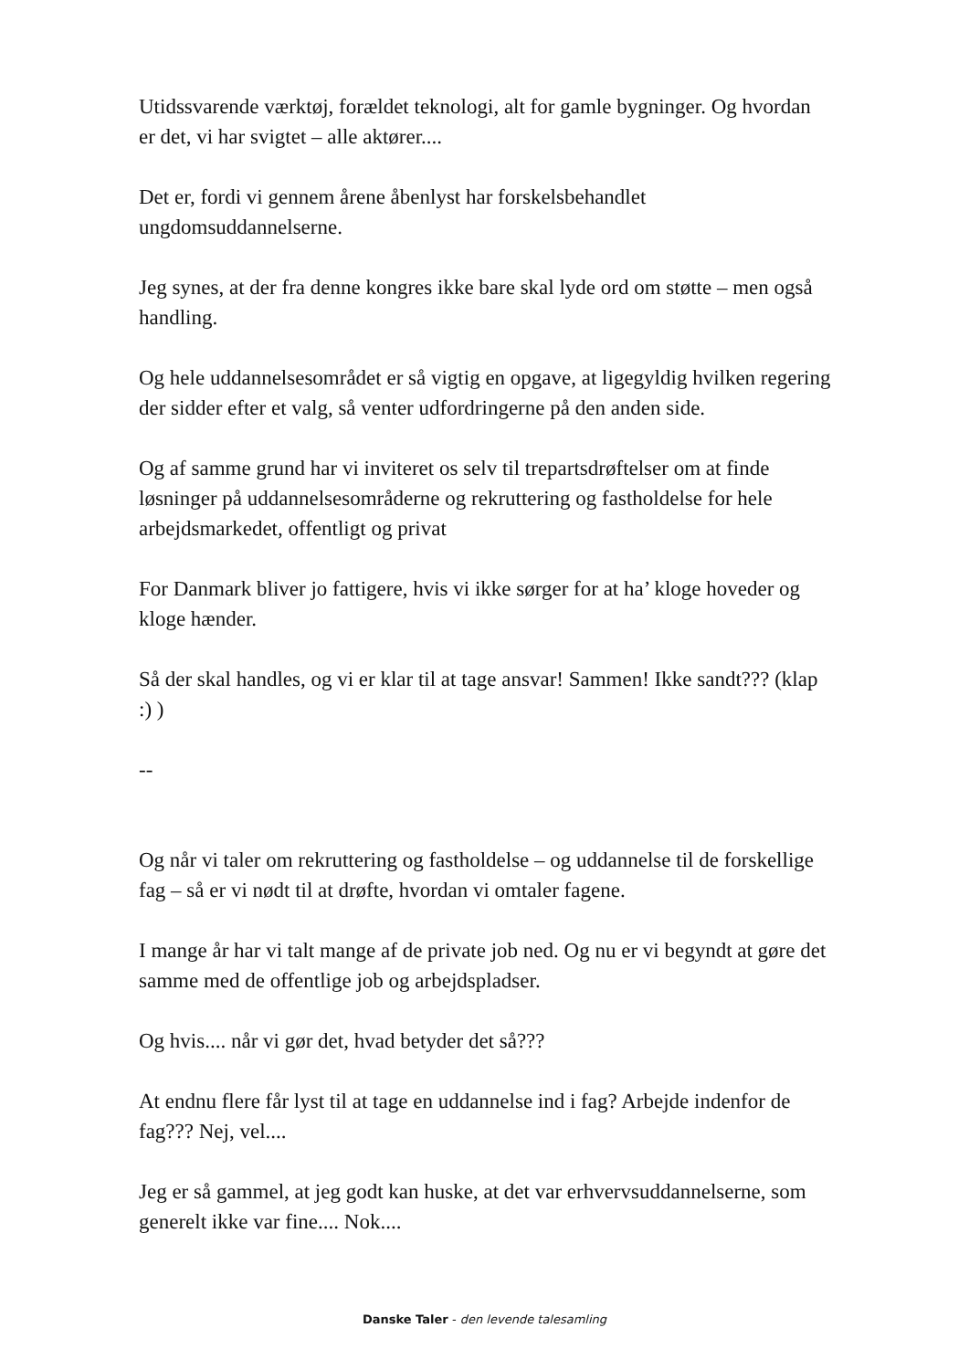Utidssvarende værktøj, forældet teknologi, alt for gamle bygninger. Og hvordan er det, vi har svigtet – alle aktører....
Det er, fordi vi gennem årene åbenlyst har forskelsbehandlet ungdomsuddannelserne.
Jeg synes, at der fra denne kongres ikke bare skal lyde ord om støtte – men også handling.
Og hele uddannelsesområdet er så vigtig en opgave, at ligegyldig hvilken regering der sidder efter et valg, så venter udfordringerne på den anden side.
Og af samme grund har vi inviteret os selv til trepartsdrøftelser om at finde løsninger på uddannelsesområderne og rekruttering og fastholdelse for hele arbejdsmarkedet, offentligt og privat
For Danmark bliver jo fattigere, hvis vi ikke sørger for at ha’ kloge hoveder og kloge hænder.
Så der skal handles, og vi er klar til at tage ansvar! Sammen! Ikke sandt??? (klap :) )
--
Og når vi taler om rekruttering og fastholdelse – og uddannelse til de forskellige fag – så er vi nødt til at drøfte, hvordan vi omtaler fagene.
I mange år har vi talt mange af de private job ned. Og nu er vi begyndt at gøre det samme med de offentlige job og arbejdspladser.
Og hvis.... når vi gør det, hvad betyder det så???
At endnu flere får lyst til at tage en uddannelse ind i fag? Arbejde indenfor de fag??? Nej, vel....
Jeg er så gammel, at jeg godt kan huske, at det var erhvervsuddannelserne, som generelt ikke var fine.... Nok....
Danske Taler - den levende talesamling